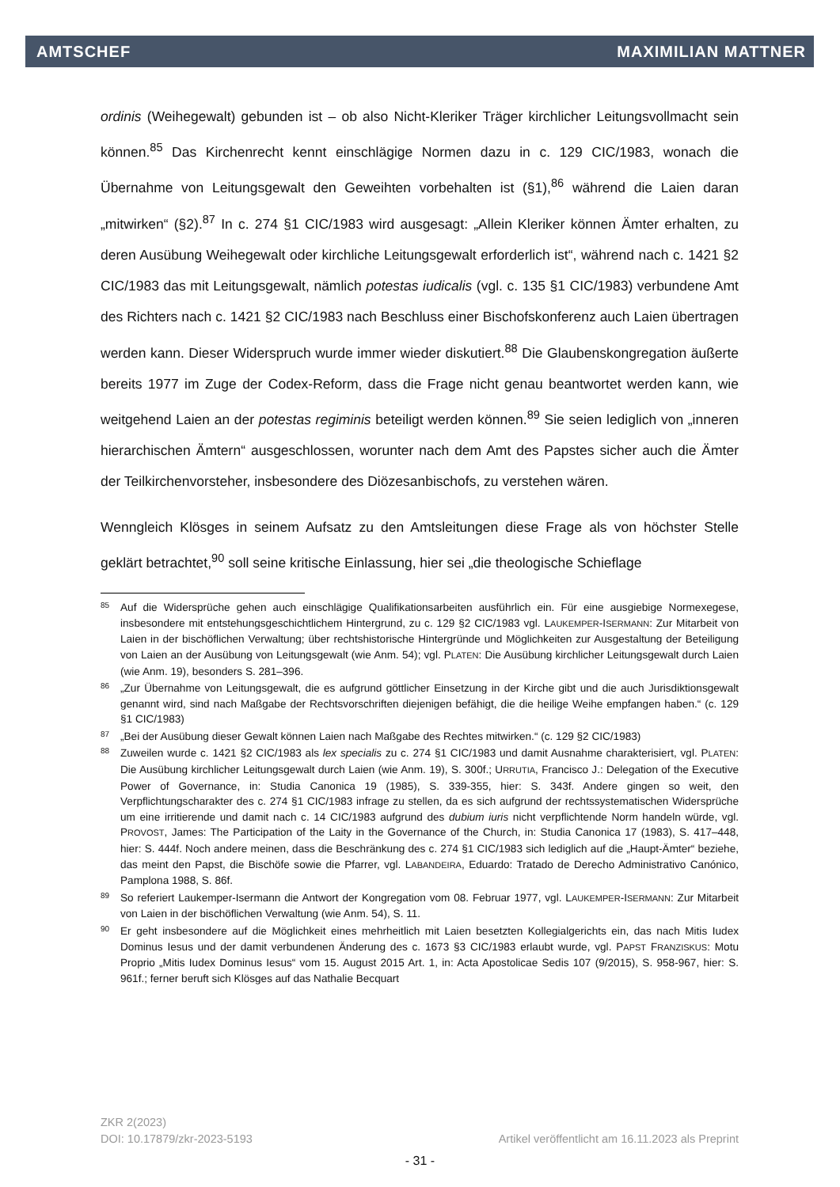AMTSCHEF MAXIMILIAN MATTNER
ordinis (Weihegewalt) gebunden ist – ob also Nicht-Kleriker Träger kirchlicher Leitungsvollmacht sein können.<sup>85</sup> Das Kirchenrecht kennt einschlägige Normen dazu in c. 129 CIC/1983, wonach die Übernahme von Leitungsgewalt den Geweihten vorbehalten ist (§1),<sup>86</sup> während die Laien daran „mitwirken“ (§2).<sup>87</sup> In c. 274 §1 CIC/1983 wird ausgesagt: „Allein Kleriker können Ämter erhalten, zu deren Ausübung Weihegewalt oder kirchliche Leitungsgewalt erforderlich ist“, während nach c. 1421 §2 CIC/1983 das mit Leitungsgewalt, nämlich potestas iudicalis (vgl. c. 135 §1 CIC/1983) verbundene Amt des Richters nach c. 1421 §2 CIC/1983 nach Beschluss einer Bischofskonferenz auch Laien übertragen werden kann. Dieser Widerspruch wurde immer wieder diskutiert.<sup>88</sup> Die Glaubenskongregation äußerte bereits 1977 im Zuge der Codex-Reform, dass die Frage nicht genau beantwortet werden kann, wie weitgehend Laien an der potestas regiminis beteiligt werden können.<sup>89</sup> Sie seien lediglich von „inneren hierarchischen Ämtern“ ausgeschlossen, worunter nach dem Amt des Papstes sicher auch die Ämter der Teilkirchenvorsteher, insbesondere des Diözesanbischofs, zu verstehen wären.
Wenngleich Klösges in seinem Aufsatz zu den Amtsleitungen diese Frage als von höchster Stelle geklärt betrachtet,<sup>90</sup> soll seine kritische Einlassung, hier sei „die theologische Schieflage
85 Auf die Widersprüche gehen auch einschlägige Qualifikationsarbeiten ausführlich ein. Für eine ausgiebige Normexegese, insbesondere mit entstehungsgeschichtlichem Hintergrund, zu c. 129 §2 CIC/1983 vgl. LAUKEMPER-ISERMANN: Zur Mitarbeit von Laien in der bischöflichen Verwaltung; über rechtshistorische Hintergründe und Möglichkeiten zur Ausgestaltung der Beteiligung von Laien an der Ausübung von Leitungsgewalt (wie Anm. 54); vgl. PLATEN: Die Ausübung kirchlicher Leitungsgewalt durch Laien (wie Anm. 19), besonders S. 281–396.
86 „Zur Übernahme von Leitungsgewalt, die es aufgrund göttlicher Einsetzung in der Kirche gibt und die auch Jurisdiktionsgewalt genannt wird, sind nach Maßgabe der Rechtsvorschriften diejenigen befähigt, die die heilige Weihe empfangen haben.“ (c. 129 §1 CIC/1983)
87 „Bei der Ausübung dieser Gewalt können Laien nach Maßgabe des Rechtes mitwirken.“ (c. 129 §2 CIC/1983)
88 Zuweilen wurde c. 1421 §2 CIC/1983 als lex specialis zu c. 274 §1 CIC/1983 und damit Ausnahme charakterisiert, vgl. PLATEN: Die Ausübung kirchlicher Leitungsgewalt durch Laien (wie Anm. 19), S. 300f.; URRUTIA, Francisco J.: Delegation of the Executive Power of Governance, in: Studia Canonica 19 (1985), S. 339-355, hier: S. 343f. Andere gingen so weit, den Verpflichtungscharakter des c. 274 §1 CIC/1983 infrage zu stellen, da es sich aufgrund der rechtssystematischen Widersprüche um eine irritierende und damit nach c. 14 CIC/1983 aufgrund des dubium iuris nicht verpflichtende Norm handeln würde, vgl. PROVOST, James: The Participation of the Laity in the Governance of the Church, in: Studia Canonica 17 (1983), S. 417–448, hier: S. 444f. Noch andere meinen, dass die Beschränkung des c. 274 §1 CIC/1983 sich lediglich auf die „Haupt-Ämter“ beziehe, das meint den Papst, die Bischöfe sowie die Pfarrer, vgl. LABANDEIRA, Eduardo: Tratado de Derecho Administrativo Canónico, Pamplona 1988, S. 86f.
89 So referiert Laukemper-Isermann die Antwort der Kongregation vom 08. Februar 1977, vgl. LAUKEMPER-ISERMANN: Zur Mitarbeit von Laien in der bischöflichen Verwaltung (wie Anm. 54), S. 11.
90 Er geht insbesondere auf die Möglichkeit eines mehrheitlich mit Laien besetzten Kollegialgerichts ein, das nach Mitis Iudex Dominus Iesus und der damit verbundenen Änderung des c. 1673 §3 CIC/1983 erlaubt wurde, vgl. PAPST FRANZISKUS: Motu Proprio „Mitis Iudex Dominus Iesus“ vom 15. August 2015 Art. 1, in: Acta Apostolicae Sedis 107 (9/2015), S. 958-967, hier: S. 961f.; ferner beruft sich Klösges auf das Nathalie Becquart
ZKR 2(2023)
DOI: 10.17879/zkr-2023-5193 Artikel veröffentlicht am 16.11.2023 als Preprint
- 31 -